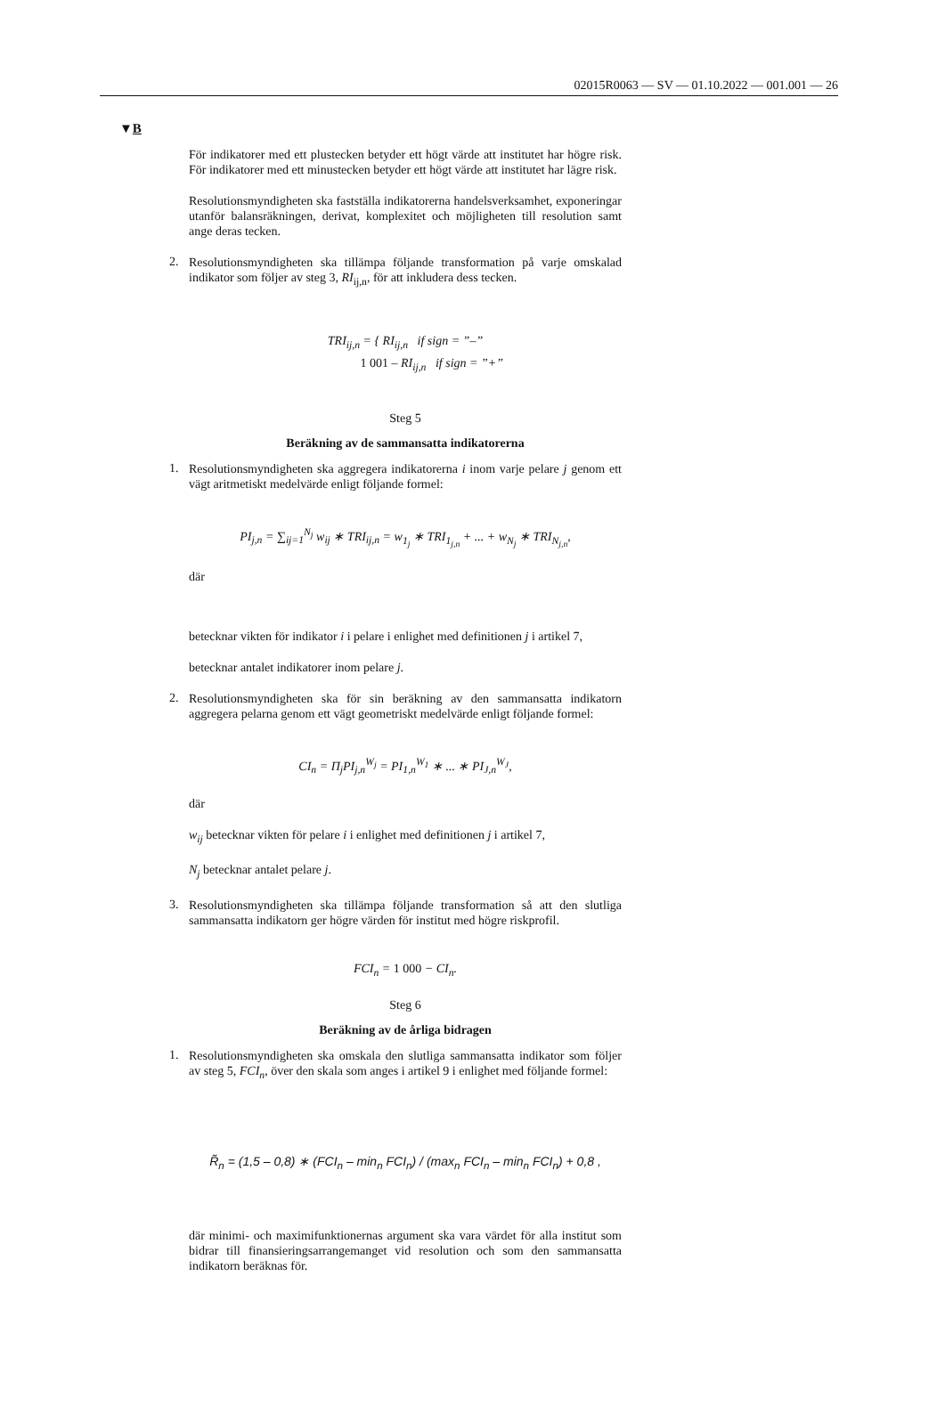02015R0063 — SV — 01.10.2022 — 001.001 — 26
▼B
För indikatorer med ett plustecken betyder ett högt värde att institutet har högre risk. För indikatorer med ett minustecken betyder ett högt värde att institutet har lägre risk.
Resolutionsmyndigheten ska fastställa indikatorerna handelsverksamhet, exponeringar utanför balansräkningen, derivat, komplexitet och möjligheten till resolution samt ange deras tecken.
2.
Resolutionsmyndigheten ska tillämpa följande transformation på varje omskalad indikator som följer av steg 3, RI<sub>ij,n</sub>, för att inkludera dess tecken.
TRI<sub>ij,n</sub> = { RI<sub>ij,n</sub> if sign = ”–”
1 001 – RI<sub>ij,n</sub> if sign = ”+”
Steg 5
Beräkning av de sammansatta indikatorerna
1.
Resolutionsmyndigheten ska aggregera indikatorerna i inom varje pelare j genom ett vägt aritmetiskt medelvärde enligt följande formel:
PI<sub>j,n</sub> = ∑<sub>ij=1</sub><sup>N<sub>j</sub></sup> w<sub>ij</sub> ∗ TRI<sub>ij,n</sub> = w<sub>1<sub>j</sub></sub> ∗ TRI<sub>1<sub>j,n</sub></sub> + ... + w<sub>N<sub>j</sub></sub> ∗ TRI<sub>N<sub>j,n</sub></sub>,
där
betecknar vikten för indikator i i pelare i enlighet med definitionen j i artikel 7,
betecknar antalet indikatorer inom pelare j.
2.
Resolutionsmyndigheten ska för sin beräkning av den sammansatta indikatorn aggregera pelarna genom ett vägt geometriskt medelvärde enligt följande formel:
CI<sub>n</sub> = Π<sub>j</sub>PI<sub>j,n</sub><sup>W<sub>j</sub></sup> = PI<sub>1,n</sub><sup>W<sub>1</sub></sup> ∗ ... ∗ PI<sub>J,n</sub><sup>W<sub>J</sub></sup>,
där
w<sub>ij</sub> betecknar vikten för pelare i i enlighet med definitionen j i artikel 7,
N<sub>j</sub> betecknar antalet pelare j.
3.
Resolutionsmyndigheten ska tillämpa följande transformation så att den slutliga sammansatta indikatorn ger högre värden för institut med högre riskprofil.
FCI<sub>n</sub> = 1 000 − CI<sub>n</sub>.
Steg 6
Beräkning av de årliga bidragen
1.
Resolutionsmyndigheten ska omskala den slutliga sammansatta indikator som följer av steg 5, FCI<sub>n</sub>, över den skala som anges i artikel 9 i enlighet med följande formel:
R̃<sub>n</sub> = (1,5 – 0,8) ∗ (FCI<sub>n</sub> – min<sub>n</sub> FCI<sub>n</sub>) / (max<sub>n</sub> FCI<sub>n</sub> – min<sub>n</sub> FCI<sub>n</sub>) + 0,8 ,
där minimi- och maximifunktionernas argument ska vara värdet för alla institut som bidrar till finansieringsarrangemanget vid resolution och som den sammansatta indikatorn beräknas för.